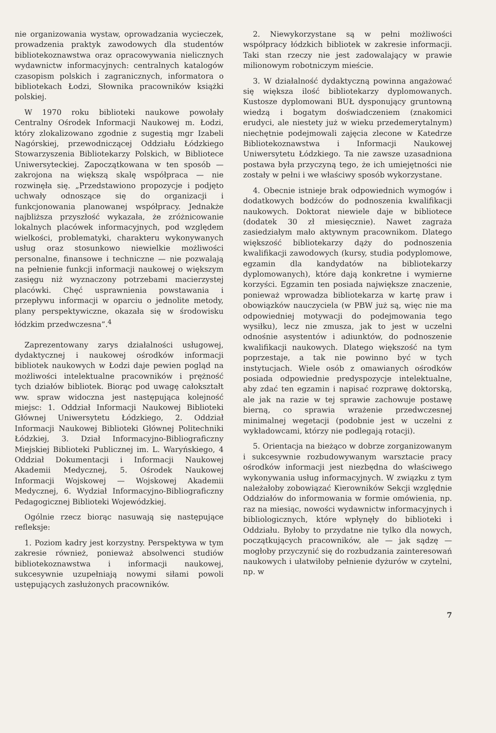nie organizowania wystaw, oprowadzania wycieczek, prowadzenia praktyk zawodowych dla studentów bibliotekoznawstwa oraz opracowywania nielicznych wydawnictw informacyjnych: centralnych katalogów czasopism polskich i zagranicznych, informatora o bibliotekach Łodzi, Słownika pracowników książki polskiej.
W 1970 roku biblioteki naukowe powołały Centralny Ośrodek Informacji Naukowej m. Łodzi, który zlokalizowano zgodnie z sugestią mgr Izabeli Nagórskiej, przewodniczącej Oddziału Łódzkiego Stowarzyszenia Bibliotekarzy Polskich, w Bibliotece Uniwersyteckiej. Zapoczątkowana w ten sposób — zakrojona na większą skalę współpraca — nie rozwinęła się. „Przedstawiono propozycje i podjęto uchwały odnoszące się do organizacji i funkcjonowania planowanej współpracy. Jednakże najbliższa przyszłość wykazała, że zróżnicowanie lokalnych placówek informacyjnych, pod względem wielkości, problematyki, charakteru wykonywanych usług oraz stosunkowo niewielkie możliwości personalne, finansowe i techniczne — nie pozwalają na pełnienie funkcji informacji naukowej o większym zasięgu niż wyznaczony potrzebami macierzystej placówki. Chęć usprawnienia powstawania i przepływu informacji w oparciu o jednolite metody, plany perspektywiczne, okazała się w środowisku łódzkim przedwczesna”.<sup>4</sup>
Zaprezentowany zarys działalności usługowej, dydaktycznej i naukowej ośrodków informacji bibliotek naukowych w Łodzi daje pewien pogląd na możliwości intelektualne pracowników i prężność tych działów bibliotek. Biorąc pod uwagę całokształt ww. spraw widoczna jest następująca kolejność miejsc: 1. Oddział Informacji Naukowej Biblioteki Głównej Uniwersytetu Łódzkiego, 2. Oddział Informacji Naukowej Biblioteki Głównej Politechniki Łódzkiej, 3. Dział Informacyjno-Bibliograficzny Miejskiej Biblioteki Publicznej im. L. Waryńskiego, 4 Oddział Dokumentacji i Informacji Naukowej Akademii Medycznej, 5. Ośrodek Naukowej Informacji Wojskowej — Wojskowej Akademii Medycznej, 6. Wydział Informacyjno-Bibliograficzny Pedagogicznej Biblioteki Wojewódzkiej.
Ogólnie rzecz biorąc nasuwają się następujące refleksje:
1. Poziom kadry jest korzystny. Perspektywa w tym zakresie również, ponieważ absolwenci studiów bibliotekoznawstwa i informacji naukowej, sukcesywnie uzupełniają nowymi siłami powoli ustępujących zasłużonych pracowników.
2. Niewykorzystane są w pełni możliwości współpracy łódzkich bibliotek w zakresie informacji. Taki stan rzeczy nie jest zadowalający w prawie milionowym robotniczym mieście.
3. W działalność dydaktyczną powinna angażować się większa ilość bibliotekarzy dyplomowanych. Kustosze dyplomowani BUŁ dysponujący gruntowną wiedzą i bogatym doświadczeniem (znakomici erudyci, ale niestety już w wieku przedemerytalnym) niechętnie podejmowali zajęcia zlecone w Katedrze Bibliotekoznawstwa i Informacji Naukowej Uniwersytetu Łódzkiego. Ta nie zawsze uzasadniona postawa była przyczyną tego, że ich umiejętności nie zostały w pełni i we właściwy sposób wykorzystane.
4. Obecnie istnieje brak odpowiednich wymogów i dodatkowych bodźców do podnoszenia kwalifikacji naukowych. Doktorat niewiele daje w bibliotece (dodatek 30 zł miesięcznie). Nawet zagraża zasiedziałym mało aktywnym pracownikom. Dlatego większość bibliotekarzy dąży do podnoszenia kwalifikacji zawodowych (kursy, studia podyplomowe, egzamin dla kandydatów na bibliotekarzy dyplomowanych), które dają konkretne i wymierne korzyści. Egzamin ten posiada największe znaczenie, ponieważ wprowadza bibliotekarza w kartę praw i obowiązków nauczyciela (w PBW już są, więc nie ma odpowiedniej motywacji do podejmowania tego wysiłku), lecz nie zmusza, jak to jest w uczelni odnośnie asystentów i adiunktów, do podnoszenie kwalifikacji naukowych. Dlatego większość na tym poprzestaje, a tak nie powinno być w tych instytucjach. Wiele osób z omawianych ośrodków posiada odpowiednie predyspozycje intelektualne, aby zdać ten egzamin i napisać rozprawę doktorską, ale jak na razie w tej sprawie zachowuje postawę bierną, co sprawia wrażenie przedwczesnej minimalnej wegetacji (podobnie jest w uczelni z wykładowcami, którzy nie podlegają rotacji).
5. Orientacja na bieżąco w dobrze zorganizowanym i sukcesywnie rozbudowywanym warsztacie pracy ośrodków informacji jest niezbędna do właściwego wykonywania usług informacyjnych. W związku z tym należałoby zobowiązać Kierowników Sekcji względnie Oddziałów do informowania w formie omówienia, np. raz na miesiąc, nowości wydawnictw informacyjnych i bibliologicznych, które wpłynęły do biblioteki i Oddziału. Byłoby to przydatne nie tylko dla nowych, początkujących pracowników, ale — jak sądzę — mogłoby przyczynić się do rozbudzania zainteresowań naukowych i ułatwiłoby pełnienie dyżurów w czytelni, np. w
7